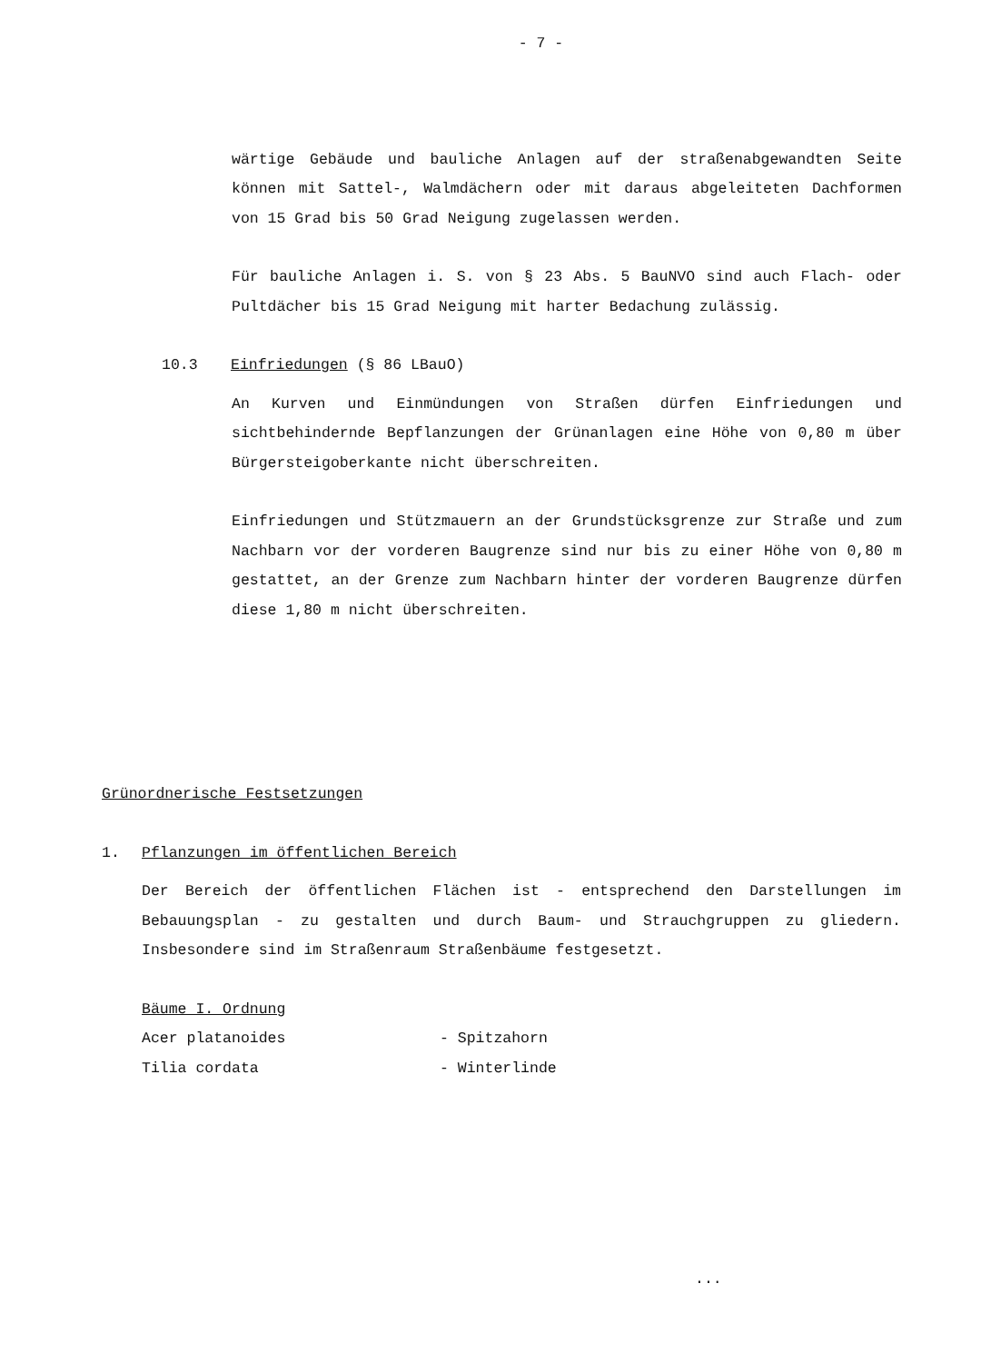- 7 -
wärtige Gebäude und bauliche Anlagen auf der straßenabgewandten Seite können mit Sattel-, Walmdächern oder mit daraus abgeleiteten Dachformen von 15 Grad bis 50 Grad Neigung zugelassen werden.
Für bauliche Anlagen i. S. von § 23 Abs. 5 BauNVO sind auch Flach- oder Pultdächer bis 15 Grad Neigung mit harter Bedachung zulässig.
10.3 Einfriedungen (§ 86 LBauO)
An Kurven und Einmündungen von Straßen dürfen Einfriedungen und sichtbehindernde Bepflanzungen der Grünanlagen eine Höhe von 0,80 m über Bürgersteigoberkante nicht überschreiten.
Einfriedungen und Stützmauern an der Grundstücksgrenze zur Straße und zum Nachbarn vor der vorderen Baugrenze sind nur bis zu einer Höhe von 0,80 m gestattet, an der Grenze zum Nachbarn hinter der vorderen Baugrenze dürfen diese 1,80 m nicht überschreiten.
Grünordnerische Festsetzungen
1. Pflanzungen im öffentlichen Bereich
Der Bereich der öffentlichen Flächen ist - entsprechend den Darstellungen im Bebauungsplan - zu gestalten und durch Baum- und Strauchgruppen zu gliedern. Insbesondere sind im Straßenraum Straßenbäume festgesetzt.
Bäume I. Ordnung
Acer platanoides - Spitzahorn
Tilia cordata - Winterlinde
...